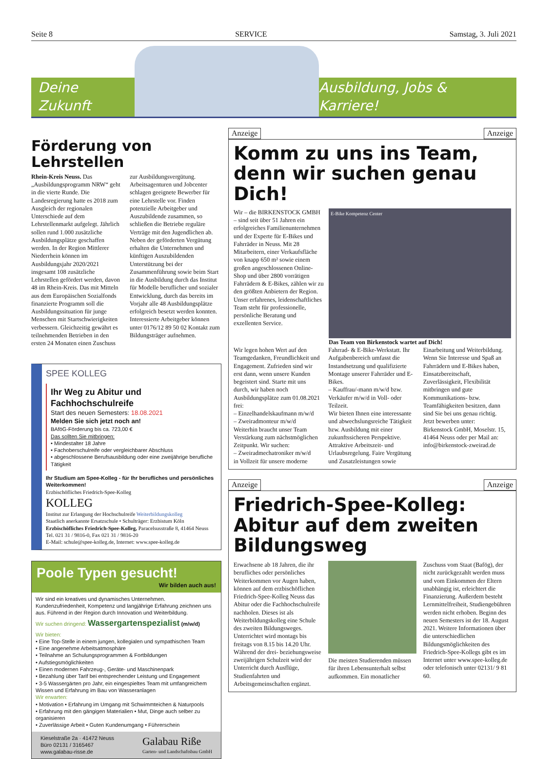Seite 8 SERVICE Samstag, 3. Juli 2021
Deine Zukunft Ausbildung, Jobs & Karriere!
Förderung von Lehrstellen
Rhein-Kreis Neuss. Das „Ausbildungsprogramm NRW“ geht in die vierte Runde. Die Landesregierung hatte es 2018 zum Ausgleich der regionalen Unterschiede auf dem Lehrstellenmarkt aufgelegt. Jährlich sollen rund 1.000 zusätzliche Ausbildungsplätze geschaffen werden. In der Region Mittlerer Niederrhein können im Ausbildungsjahr 2020/2021 insgesamt 108 zusätzliche Lehrstellen gefördert werden, davon 48 im Rhein-Kreis. Das mit Mitteln aus dem Europäischen Sozialfonds finanzierte Programm soll die Ausbildungssituation für junge Menschen mit Startschwierigkeiten verbessern. Gleichzeitig gewährt es teilnehmenden Betrieben in den ersten 24 Monaten einen Zuschuss zur Ausbildungsvergütung. Arbeitsagenturen und Jobcenter schlagen geeignete Bewerber für eine Lehrstelle vor. Finden potenzielle Arbeitgeber und Auszubildende zusammen, so schließen die Betriebe reguläre Verträge mit den Jugendlichen ab. Neben der geförderten Vergütung erhalten die Unternehmen und künftigen Auszubildenden Unterstützung bei der Zusammenführung sowie beim Start in die Ausbildung durch das Institut für Modelle beruflicher und sozialer Entwicklung, durch das bereits im Vorjahr alle 48 Ausbildungsplätze erfolgreich besetzt werden konnten. Interessierte Arbeitgeber können unter 0176/12 89 50 02 Kontakt zum Bildungsträger aufnehmen.
SPEE KOLLEG
Ihr Weg zu Abitur und Fachhochschulreife
Start des neuen Semesters: 18.08.2021
Melden Sie sich jetzt noch an!
BAföG-Förderung bis ca. 723,00 €
Das sollten Sie mitbringen:
• Mindestalter 18 Jahre
• Fachoberschulreife oder vergleichbarer Abschluss
• abgeschlossene Berufsausbildung oder eine zweijährige berufliche Tätigkeit
Ihr Studium am Spee-Kolleg - für Ihr berufliches und persönliches Weiterkommen!
Erzbischöfliches Friedrich-Spee-Kolleg
KOLLEG
Institut zur Erlangung der Hochschulreife Weiterbildungskolleg
Staatlich anerkannte Ersatzschule • Schulträger: Erzbistum Köln
Erzbischöfliches Friedrich-Spee-Kolleg, Paracelsusstraße 8, 41464 Neuss
Tel. 021 31 / 9816-0, Fax 021 31 / 9816-20
E-Mail: schule@spee-kolleg.de, Internet: www.spee-kolleg.de
Poole Typen gesucht!
Wir bilden auch aus!
Wir sind ein kreatives und dynamisches Unternehmen. Kundenzufriedenheit, Kompetenz und langjährige Erfahrung zeichnen uns aus. Führend in der Region durch Innovation und Weiterbildung.
Wir suchen dringend: Wassergartenspezialist (m/w/d)
Wir bieten:
• Eine Top-Stelle in einem jungen, kollegialen und sympathischen Team
• Eine angenehme Arbeitsatmosphäre
• Teilnahme an Schulungsprogrammen & Fortbildungen
• Aufstiegsmöglichkeiten
• Einen modernen Fahrzeug-, Geräte- und Maschinenpark
• Bezahlung über Tarif bei entsprechender Leistung und Engagement
• 3-5 Wassergärten pro Jahr, ein eingespieltes Team mit umfangreichem Wissen und Erfahrung im Bau von Wasseranlagen
Wir erwarten:
• Motivation • Erfahrung im Umgang mit Schwimmteichen & Naturpools
• Erfahrung mit den gängigen Materialien • Mut, Dinge auch selber zu organisieren
• Zuverlässige Arbeit • Guten Kundenumgang • Führerschein
Kieselstraße 2a · 41472 Neuss
Büro 02131 / 3165467
www.galabau-risse.de
Galabau Riße
Garten- und Landschaftsbau GmbH
Anzeige Anzeige
Komm zu uns ins Team, denn wir suchen genau Dich!
Wir – die BIRKENSTOCK GMBH – sind seit über 51 Jahren ein erfolgreiches Familienunternehmen und der Experte für E-Bikes und Fahrräder in Neuss. Mit 28 Mitarbeitern, einer Verkaufsfläche von knapp 650 m² sowie einem großen angeschlossenen Online-Shop und über 2800 vorrätigen Fahrrädern & E-Bikes, zählen wir zu den größten Anbietern der Region. Unser erfahrenes, leidenschaftliches Team steht für professionelle, persönliche Beratung und exzellenten Service.
E-Bike Kompetenz Center
Das Team von Birkenstock wartet auf Dich!
Wir legen hohen Wert auf den Teamgedanken, Freundlichkeit und Engagement. Zufrieden sind wir erst dann, wenn unsere Kunden begeistert sind. Starte mit uns durch, wir haben noch Ausbildungsplätze zum 01.08.2021 frei:
– Einzelhandelskaufmann m/w/d
– Zweiradmonteur m/w/d
Weiterhin braucht unser Team Verstärkung zum nächstmöglichen Zeitpunkt. Wir suchen:
– Zweiradmechatroniker m/w/d
in Vollzeit für unsere moderne Fahrrad- & E-Bike-Werkstatt. Ihr Aufgabenbereich umfasst die Instandsetzung und qualifizierte Montage unserer Fahrräder und E-Bikes.
– Kauffrau/-mann m/w/d bzw. Verkäufer m/w/d in Voll- oder Teilzeit.
Wir bieten Ihnen eine interessante und abwechslungsreiche Tätigkeit bzw. Ausbildung mit einer zukunftssicheren Perspektive. Attraktive Arbeitszeit- und Urlaubsregelung. Faire Vergütung und Zusatzleistungen sowie Einarbeitung und Weiterbildung. Wenn Sie Interesse und Spaß an Fahrrädern und E-Bikes haben, Einsatzbereitschaft, Zuverlässigkeit, Flexibilität mitbringen und gute Kommunikations- bzw. Teamfähigkeiten besitzen, dann sind Sie bei uns genau richtig.
Jetzt bewerben unter:
Birkenstock GmbH, Moselstr. 15, 41464 Neuss oder per Mail an: info@birkenstock-zweirad.de
Anzeige Anzeige
Friedrich-Spee-Kolleg: Abitur auf dem zweiten Bildungsweg
Erwachsene ab 18 Jahren, die ihr berufliches oder persönliches Weiterkommen vor Augen haben, können auf dem erzbischöflichen Friedrich-Spee-Kolleg Neuss das Abitur oder die Fachhochschulreife nachholen. Dieses ist als Weiterbildungskolleg eine Schule des zweiten Bildungsweges. Unterrichtet wird montags bis freitags von 8.15 bis 14.20 Uhr. Während der drei- beziehungsweise zweijährigen Schulzeit wird der Unterricht durch Ausflüge, Studienfahrten und Arbeitsgemeinschaften ergänzt.
Die meisten Studierenden müssen für ihren Lebensunterhalt selbst aufkommen. Ein monatlicher Zuschuss vom Staat (Bafög), der nicht zurückgezahlt werden muss und vom Einkommen der Eltern unabhängig ist, erleichtert die Finanzierung. Außerdem besteht Lernmittelfreiheit, Studiengebühren werden nicht erhoben. Beginn des neuen Semesters ist der 18. August 2021. Weitere Informationen über die unterschiedlichen Bildungsmöglichkeiten des Friedrich-Spee-Kollegs gibt es im Internet unter www.spee-kolleg.de oder telefonisch unter 02131/ 9 81 60.